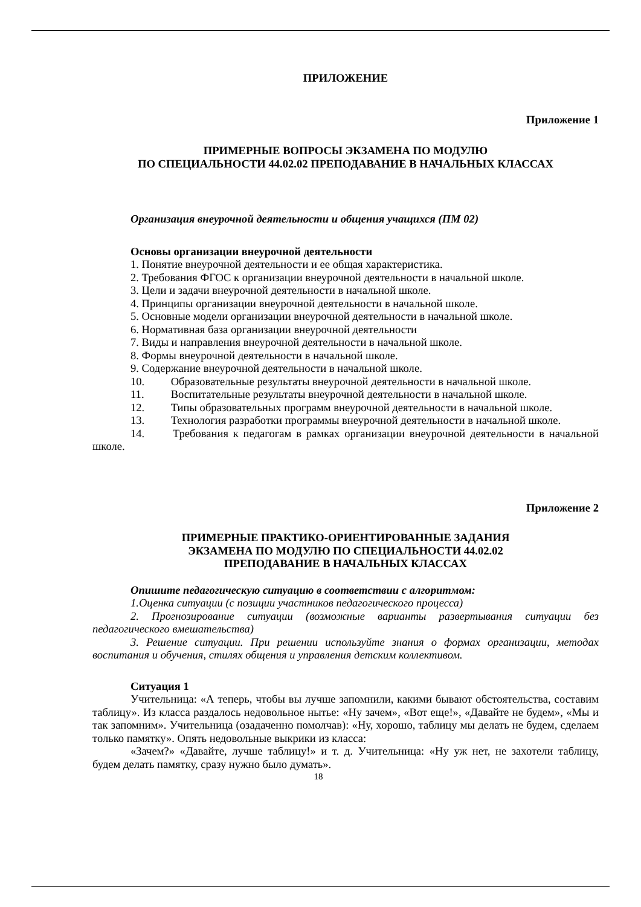ПРИЛОЖЕНИЕ
Приложение 1
ПРИМЕРНЫЕ ВОПРОСЫ ЭКЗАМЕНА ПО МОДУЛЮ
ПО СПЕЦИАЛЬНОСТИ 44.02.02 ПРЕПОДАВАНИЕ В НАЧАЛЬНЫХ КЛАССАХ
Организация внеурочной деятельности и общения учащихся (ПМ 02)
Основы организации внеурочной деятельности
1. Понятие внеурочной деятельности и ее общая характеристика.
2. Требования ФГОС к организации внеурочной деятельности в начальной школе.
3. Цели и задачи внеурочной деятельности в начальной школе.
4. Принципы организации внеурочной деятельности в начальной школе.
5. Основные модели организации внеурочной деятельности в начальной школе.
6. Нормативная база организации внеурочной деятельности
7. Виды и направления внеурочной деятельности в начальной школе.
8. Формы внеурочной деятельности в начальной школе.
9. Содержание внеурочной деятельности в начальной школе.
10. Образовательные результаты внеурочной деятельности в начальной школе.
11. Воспитательные результаты внеурочной деятельности в начальной школе.
12. Типы образовательных программ внеурочной деятельности в начальной школе.
13. Технология разработки программы внеурочной деятельности в начальной школе.
14. Требования к педагогам в рамках организации внеурочной деятельности в начальной школе.
Приложение 2
ПРИМЕРНЫЕ ПРАКТИКО-ОРИЕНТИРОВАННЫЕ ЗАДАНИЯ
ЭКЗАМЕНА ПО МОДУЛЮ ПО СПЕЦИАЛЬНОСТИ 44.02.02
ПРЕПОДАВАНИЕ В НАЧАЛЬНЫХ КЛАССАХ
Опишите педагогическую ситуацию в соответствии с алгоритмом:
1.Оценка ситуации (с позиции участников педагогического процесса)
2. Прогнозирование ситуации (возможные варианты развертывания ситуации без педагогического вмешательства)
3. Решение ситуации. При решении используйте знания о формах организации, методах воспитания и обучения, стилях общения и управления детским коллективом.
Ситуация 1
Учительница: «А теперь, чтобы вы лучше запомнили, какими бывают обстоятельства, составим таблицу». Из класса раздалось недовольное нытье: «Ну зачем», «Вот еще!», «Давайте не будем», «Мы и так запомним». Учительница (озадаченно помолчав): «Ну, хорошо, таблицу мы делать не будем, сделаем только памятку». Опять недовольные выкрики из класса:
«Зачем?» «Давайте, лучше таблицу!» и т. д. Учительница: «Ну уж нет, не захотели таблицу, будем делать памятку, сразу нужно было думать».
18